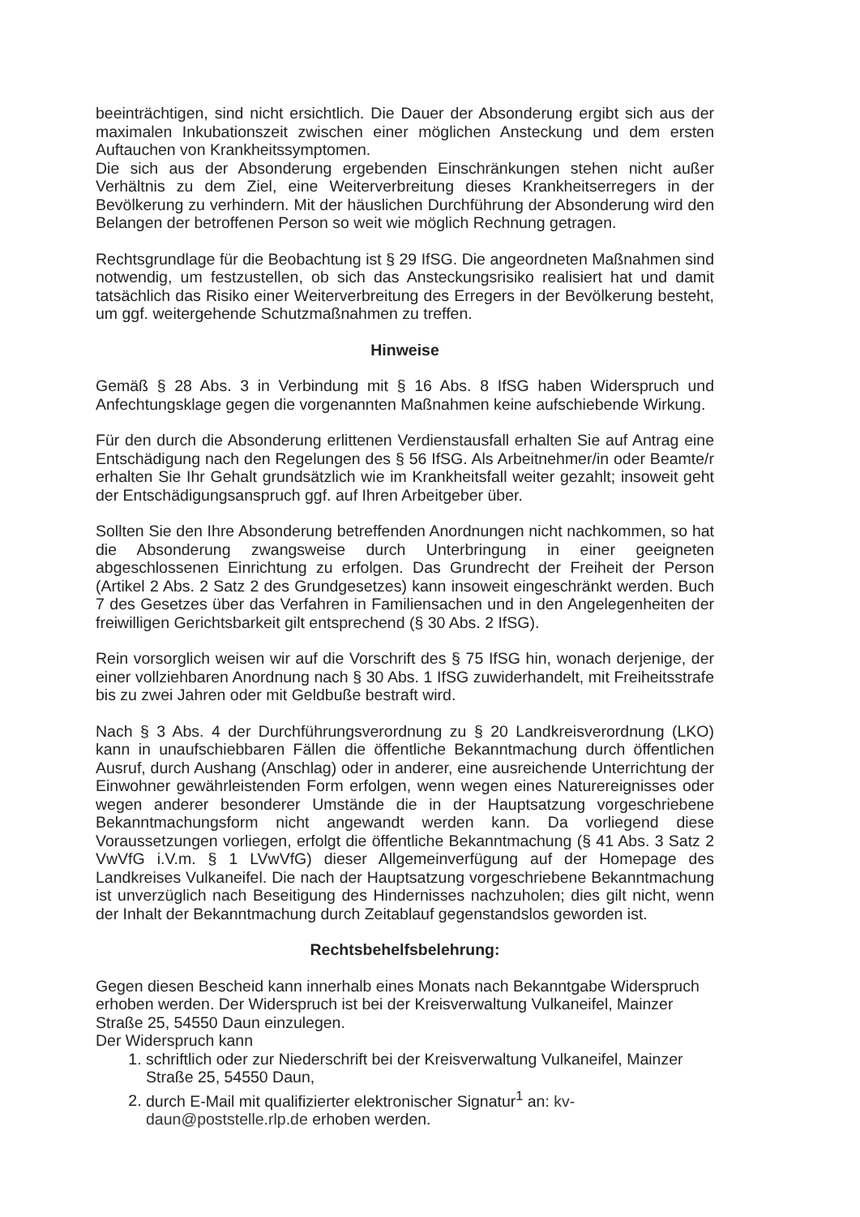beeinträchtigen, sind nicht ersichtlich. Die Dauer der Absonderung ergibt sich aus der maximalen Inkubationszeit zwischen einer möglichen Ansteckung und dem ersten Auftauchen von Krankheitssymptomen.
Die sich aus der Absonderung ergebenden Einschränkungen stehen nicht außer Verhältnis zu dem Ziel, eine Weiterverbreitung dieses Krankheitserregers in der Bevölkerung zu verhindern. Mit der häuslichen Durchführung der Absonderung wird den Belangen der betroffenen Person so weit wie möglich Rechnung getragen.
Rechtsgrundlage für die Beobachtung ist § 29 IfSG. Die angeordneten Maßnahmen sind notwendig, um festzustellen, ob sich das Ansteckungsrisiko realisiert hat und damit tatsächlich das Risiko einer Weiterverbreitung des Erregers in der Bevölkerung besteht, um ggf. weitergehende Schutzmaßnahmen zu treffen.
Hinweise
Gemäß § 28 Abs. 3 in Verbindung mit § 16 Abs. 8 IfSG haben Widerspruch und Anfechtungsklage gegen die vorgenannten Maßnahmen keine aufschiebende Wirkung.
Für den durch die Absonderung erlittenen Verdienstausfall erhalten Sie auf Antrag eine Entschädigung nach den Regelungen des § 56 IfSG. Als Arbeitnehmer/in oder Beamte/r erhalten Sie Ihr Gehalt grundsätzlich wie im Krankheitsfall weiter gezahlt; insoweit geht der Entschädigungsanspruch ggf. auf Ihren Arbeitgeber über.
Sollten Sie den Ihre Absonderung betreffenden Anordnungen nicht nachkommen, so hat die Absonderung zwangsweise durch Unterbringung in einer geeigneten abgeschlossenen Einrichtung zu erfolgen. Das Grundrecht der Freiheit der Person (Artikel 2 Abs. 2 Satz 2 des Grundgesetzes) kann insoweit eingeschränkt werden. Buch 7 des Gesetzes über das Verfahren in Familiensachen und in den Angelegenheiten der freiwilligen Gerichtsbarkeit gilt entsprechend (§ 30 Abs. 2 IfSG).
Rein vorsorglich weisen wir auf die Vorschrift des § 75 IfSG hin, wonach derjenige, der einer vollziehbaren Anordnung nach § 30 Abs. 1 IfSG zuwiderhandelt, mit Freiheitsstrafe bis zu zwei Jahren oder mit Geldbuße bestraft wird.
Nach § 3 Abs. 4 der Durchführungsverordnung zu § 20 Landkreisverordnung (LKO) kann in unaufschiebbaren Fällen die öffentliche Bekanntmachung durch öffentlichen Ausruf, durch Aushang (Anschlag) oder in anderer, eine ausreichende Unterrichtung der Einwohner gewährleistenden Form erfolgen, wenn wegen eines Naturereignisses oder wegen anderer besonderer Umstände die in der Hauptsatzung vorgeschriebene Bekanntmachungsform nicht angewandt werden kann. Da vorliegend diese Voraussetzungen vorliegen, erfolgt die öffentliche Bekanntmachung (§ 41 Abs. 3 Satz 2 VwVfG i.V.m. § 1 LVwVfG) dieser Allgemeinverfügung auf der Homepage des Landkreises Vulkaneifel. Die nach der Hauptsatzung vorgeschriebene Bekanntmachung ist unverzüglich nach Beseitigung des Hindernisses nachzuholen; dies gilt nicht, wenn der Inhalt der Bekanntmachung durch Zeitablauf gegenstandslos geworden ist.
Rechtsbehelfsbelehrung:
Gegen diesen Bescheid kann innerhalb eines Monats nach Bekanntgabe Widerspruch erhoben werden. Der Widerspruch ist bei der Kreisverwaltung Vulkaneifel, Mainzer Straße 25, 54550 Daun einzulegen.
Der Widerspruch kann
1. schriftlich oder zur Niederschrift bei der Kreisverwaltung Vulkaneifel, Mainzer Straße 25, 54550 Daun,
2. durch E-Mail mit qualifizierter elektronischer Signatur<sup>1</sup> an: kv-daun@poststelle.rlp.de erhoben werden.